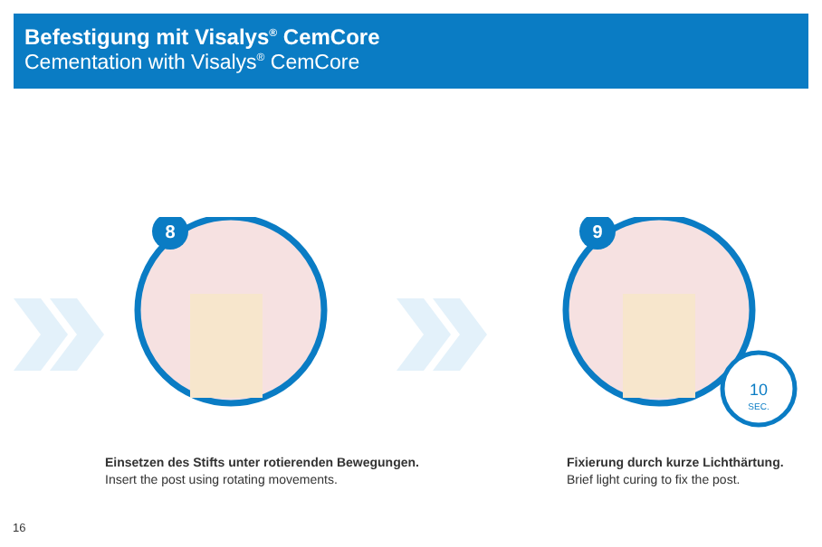Befestigung mit Visalys<sup>®</sup> CemCore
Cementation with Visalys<sup>®</sup> CemCore
8
10
SEC.
9
Einsetzen des Stifts unter rotierenden Bewegungen.
Insert the post using rotating movements.
Fixierung durch kurze Lichthärtung.
Brief light curing to fix the post.
16